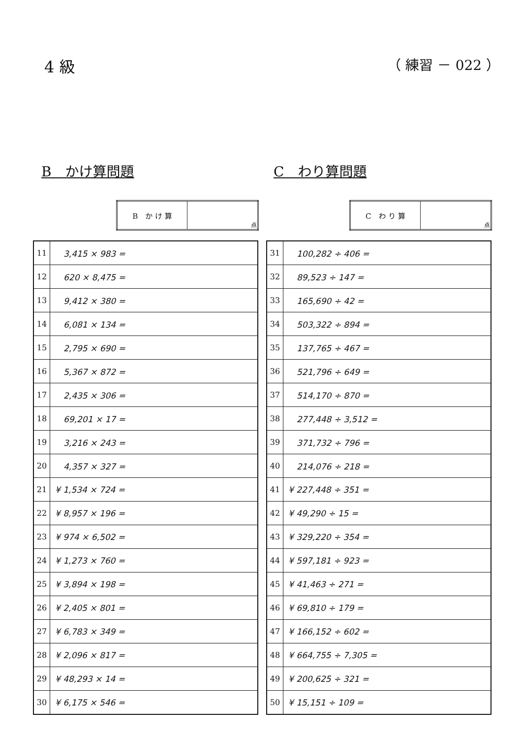4 級 （ 練習 － 022 ）
B　かけ算問題 C　わり算問題
| B か け 算 | 点 |
| C わ り 算 | 点 |
| 11 | 3,415 × 983 = |
| 12 | 620 × 8,475 = |
| 13 | 9,412 × 380 = |
| 14 | 6,081 × 134 = |
| 15 | 2,795 × 690 = |
| 16 | 5,367 × 872 = |
| 17 | 2,435 × 306 = |
| 18 | 69,201 × 17 = |
| 19 | 3,216 × 243 = |
| 20 | 4,357 × 327 = |
| 21 | ¥ 1,534 × 724 = |
| 22 | ¥ 8,957 × 196 = |
| 23 | ¥ 974 × 6,502 = |
| 24 | ¥ 1,273 × 760 = |
| 25 | ¥ 3,894 × 198 = |
| 26 | ¥ 2,405 × 801 = |
| 27 | ¥ 6,783 × 349 = |
| 28 | ¥ 2,096 × 817 = |
| 29 | ¥ 48,293 × 14 = |
| 30 | ¥ 6,175 × 546 = |
| 31 | 100,282 ÷ 406 = |
| 32 | 89,523 ÷ 147 = |
| 33 | 165,690 ÷ 42 = |
| 34 | 503,322 ÷ 894 = |
| 35 | 137,765 ÷ 467 = |
| 36 | 521,796 ÷ 649 = |
| 37 | 514,170 ÷ 870 = |
| 38 | 277,448 ÷ 3,512 = |
| 39 | 371,732 ÷ 796 = |
| 40 | 214,076 ÷ 218 = |
| 41 | ¥ 227,448 ÷ 351 = |
| 42 | ¥ 49,290 ÷ 15 = |
| 43 | ¥ 329,220 ÷ 354 = |
| 44 | ¥ 597,181 ÷ 923 = |
| 45 | ¥ 41,463 ÷ 271 = |
| 46 | ¥ 69,810 ÷ 179 = |
| 47 | ¥ 166,152 ÷ 602 = |
| 48 | ¥ 664,755 ÷ 7,305 = |
| 49 | ¥ 200,625 ÷ 321 = |
| 50 | ¥ 15,151 ÷ 109 = |